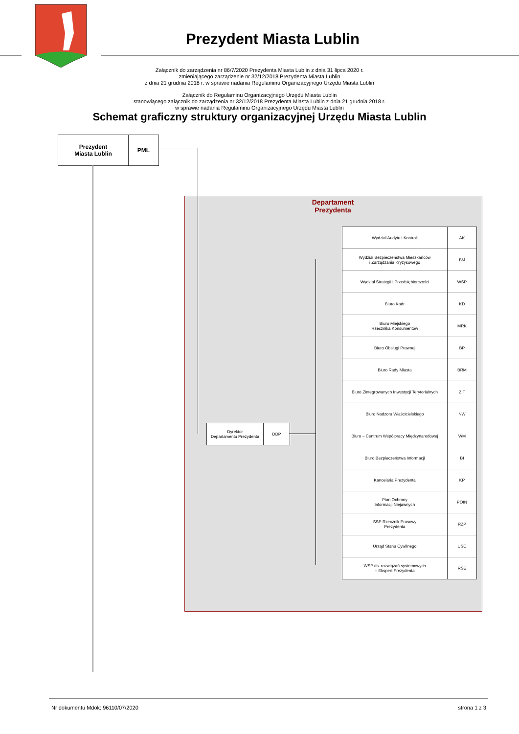Prezydent Miasta Lublin
Załącznik do zarządzenia nr 86/7/2020 Prezydenta Miasta Lublin z dnia 31 lipca 2020 r.
zmieniającego zarządzenie nr 32/12/2018 Prezydenta Miasta Lublin
z dnia 21 grudnia 2018 r. w sprawie nadania Regulaminu Organizacyjnego Urzędu Miasta Lublin
Załącznik do Regulaminu Organizacyjnego Urzędu Miasta Lublin
stanowiącego załącznik do zarządzenia nr 32/12/2018 Prezydenta Miasta Lublin z dnia 21 grudnia 2018 r.
w sprawie nadania Regulaminu Organizacyjnego Urzędu Miasta Lublin
Schemat graficzny struktury organizacyjnej Urzędu Miasta Lublin
Prezydent
Miasta Lublin
PML
Departament
Prezydenta
Dyrektor
Departamentu Prezydenta
DDP
Wydział Audytu i Kontroli AK
Wydział Bezpieczeństwa Mieszkańców
i Zarządzania Kryzysowego
BM
Wydział Strategii i Przedsiębiorczości WSP
Biuro Kadr KD
Biuro Miejskiego
Rzecznika Konsumentów
MRK
Biuro Obsługi Prawnej BP
Biuro Rady Miasta BRM
Biuro Zintegrowanych Inwestycji Terytorialnych
ZIT
Biuro Nadzoru Właścicielskiego NW
Biuro – Centrum Współpracy Międzynarodowej
WM
Biuro Bezpieczeństwa Informacji BI
Kancelaria Prezydenta KP
Pion Ochrony
Informacji Niejawnych
POIN
SSP Rzecznik Prasowy
Prezydenta
RZP
Urząd Stanu Cywilnego USC
WSP ds. rozwiązań systemowych
– Ekspert Prezydenta
RSE
Nr dokumentu Mdok: 96110/07/2020
strona 1 z 3